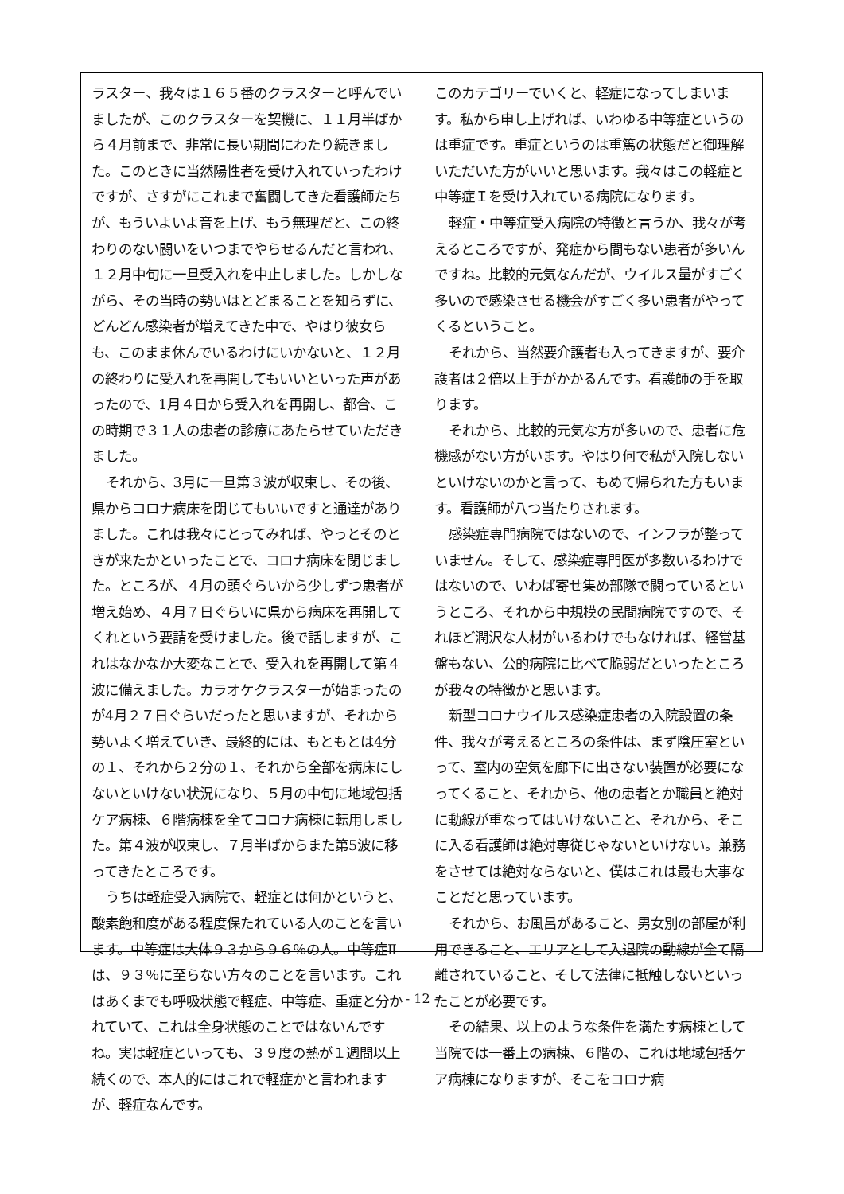ラスター、我々は１６５番のクラスターと呼んでいましたが、このクラスターを契機に、１１月半ばから４月前まで、非常に長い期間にわたり続きました。このときに当然陽性者を受け入れていったわけですが、さすがにこれまで奮闘してきた看護師たちが、もういよいよ音を上げ、もう無理だと、この終わりのない闘いをいつまでやらせるんだと言われ、１２月中旬に一旦受入れを中止しました。しかしながら、その当時の勢いはとどまることを知らずに、どんどん感染者が増えてきた中で、やはり彼女らも、このまま休んでいるわけにいかないと、１２月の終わりに受入れを再開してもいいといった声があったので、1月４日から受入れを再開し、都合、この時期で３１人の患者の診療にあたらせていただきました。
それから、3月に一旦第３波が収束し、その後、県からコロナ病床を閉じてもいいですと通達がありました。これは我々にとってみれば、やっとそのときが来たかといったことで、コロナ病床を閉じました。ところが、４月の頭ぐらいから少しずつ患者が増え始め、４月７日ぐらいに県から病床を再開してくれという要請を受けました。後で話しますが、これはなかなか大変なことで、受入れを再開して第４波に備えました。カラオケクラスターが始まったのが4月２７日ぐらいだったと思いますが、それから勢いよく増えていき、最終的には、もともとは4分の１、それから２分の１、それから全部を病床にしないといけない状況になり、５月の中旬に地域包括ケア病棟、６階病棟を全てコロナ病棟に転用しました。第４波が収束し、７月半ばからまた第5波に移ってきたところです。
うちは軽症受入病院で、軽症とは何かというと、酸素飽和度がある程度保たれている人のことを言います。中等症は大体９３から９６％の人。中等症Ⅱは、９３％に至らない方々のことを言います。これはあくまでも呼吸状態で軽症、中等症、重症と分かれていて、これは全身状態のことではないんですね。実は軽症といっても、３９度の熱が１週間以上続くので、本人的にはこれで軽症かと言われますが、軽症なんです。
このカテゴリーでいくと、軽症になってしまいます。私から申し上げれば、いわゆる中等症というのは重症です。重症というのは重篤の状態だと御理解いただいた方がいいと思います。我々はこの軽症と中等症Ｉを受け入れている病院になります。
軽症・中等症受入病院の特徴と言うか、我々が考えるところですが、発症から間もない患者が多いんですね。比較的元気なんだが、ウイルス量がすごく多いので感染させる機会がすごく多い患者がやってくるということ。
それから、当然要介護者も入ってきますが、要介護者は２倍以上手がかかるんです。看護師の手を取ります。
それから、比較的元気な方が多いので、患者に危機感がない方がいます。やはり何で私が入院しないといけないのかと言って、もめて帰られた方もいます。看護師が八つ当たりされます。
感染症専門病院ではないので、インフラが整っていません。そして、感染症専門医が多数いるわけではないので、いわば寄せ集め部隊で闘っているというところ、それから中規模の民間病院ですので、それほど潤沢な人材がいるわけでもなければ、経営基盤もない、公的病院に比べて脆弱だといったところが我々の特徴かと思います。
新型コロナウイルス感染症患者の入院設置の条件、我々が考えるところの条件は、まず陰圧室といって、室内の空気を廊下に出さない装置が必要になってくること、それから、他の患者とか職員と絶対に動線が重なってはいけないこと、それから、そこに入る看護師は絶対専従じゃないといけない。兼務をさせては絶対ならないと、僕はこれは最も大事なことだと思っています。
それから、お風呂があること、男女別の部屋が利用できること、エリアとして入退院の動線が全て隔離されていること、そして法律に抵触しないといったことが必要です。
その結果、以上のような条件を満たす病棟として当院では一番上の病棟、６階の、これは地域包括ケア病棟になりますが、そこをコロナ病
- 12 -